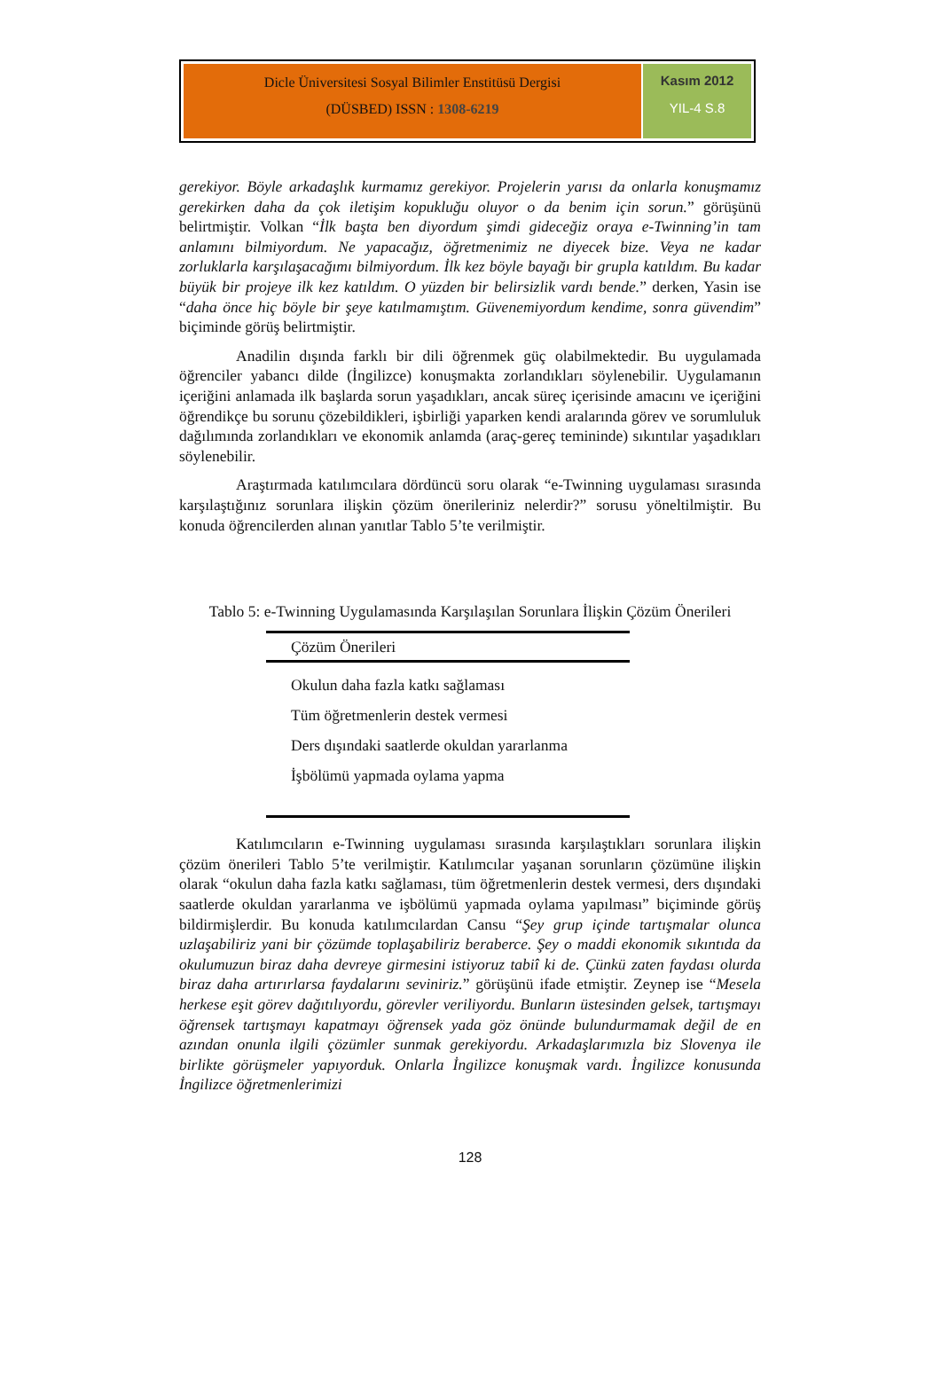Dicle Üniversitesi Sosyal Bilimler Enstitüsü Dergisi
(DÜSBED) ISSN : 1308-6219
Kasım 2012
YIL-4 S.8
gerekiyor. Böyle arkadaşlık kurmamız gerekiyor. Projelerin yarısı da onlarla konuşmamız gerekirken daha da çok iletişim kopukluğu oluyor o da benim için sorun.” görüşünü belirtmiştir. Volkan “İlk başta ben diyordum şimdi gideceğiz oraya e-Twinning’in tam anlamını bilmiyordum. Ne yapacağız, öğretmenimiz ne diyecek bize. Veya ne kadar zorluklarla karşılaşacağımı bilmiyordum. İlk kez böyle bayağı bir grupla katıldım. Bu kadar büyük bir projeye ilk kez katıldım. O yüzden bir belirsizlik vardı bende.” derken, Yasin ise “daha önce hiç böyle bir şeye katılmamıştım. Güvenemiyordum kendime, sonra güvendim” biçiminde görüş belirtmiştir.
Anadilin dışında farklı bir dili öğrenmek güç olabilmektedir. Bu uygulamada öğrenciler yabancı dilde (İngilizce) konuşmakta zorlandıkları söylenebilir. Uygulamanın içeriğini anlamada ilk başlarda sorun yaşadıkları, ancak süreç içerisinde amacını ve içeriğini öğrendikçe bu sorunu çözebildikleri, işbirliği yaparken kendi aralarında görev ve sorumluluk dağılımında zorlandıkları ve ekonomik anlamda (araç-gereç temininde) sıkıntılar yaşadıkları söylenebilir.
Araştırmada katılımcılara dördüncü soru olarak “e-Twinning uygulaması sırasında karşılaştığınız sorunlara ilişkin çözüm önerileriniz nelerdir?” sorusu yöneltilmiştir. Bu konuda öğrencilerden alınan yanıtlar Tablo 5’te verilmiştir.
Tablo 5: e-Twinning Uygulamasında Karşılaşılan Sorunlara İlişkin Çözüm Önerileri
| Çözüm Önerileri |
| --- |
| Okulun daha fazla katkı sağlaması |
| Tüm öğretmenlerin destek vermesi |
| Ders dışındaki saatlerde okuldan yararlanma |
| İşbölümü yapmada oylama yapma |
Katılımcıların e-Twinning uygulaması sırasında karşılaştıkları sorunlara ilişkin çözüm önerileri Tablo 5’te verilmiştir. Katılımcılar yaşanan sorunların çözümüne ilişkin olarak “okulun daha fazla katkı sağlaması, tüm öğretmenlerin destek vermesi, ders dışındaki saatlerde okuldan yararlanma ve işbölümü yapmada oylama yapılması” biçiminde görüş bildirmişlerdir. Bu konuda katılımcılardan Cansu “Şey grup içinde tartışmalar olunca uzlaşabiliriz yani bir çözümde toplaşabiliriz beraberce. Şey o maddi ekonomik sıkıntıda da okulumuzun biraz daha devreye girmesini istiyoruz tabiî ki de. Çünkü zaten faydası olurda biraz daha artırırlarsa faydalarını seviniriz.” görüşünü ifade etmiştir. Zeynep ise “Mesela herkese eşit görev dağıtılıyordu, görevler veriliyordu. Bunların üstesinden gelsek, tartışmayı öğrensek tartışmayı kapatmayı öğrensek yada göz önünde bulundurmamak değil de en azından onunla ilgili çözümler sunmak gerekiyordu. Arkadaşlarımızla biz Slovenya ile birlikte görüşmeler yapıyorduk. Onlarla İngilizce konuşmak vardı. İngilizce konusunda İngilizce öğretmenlerimizi
128